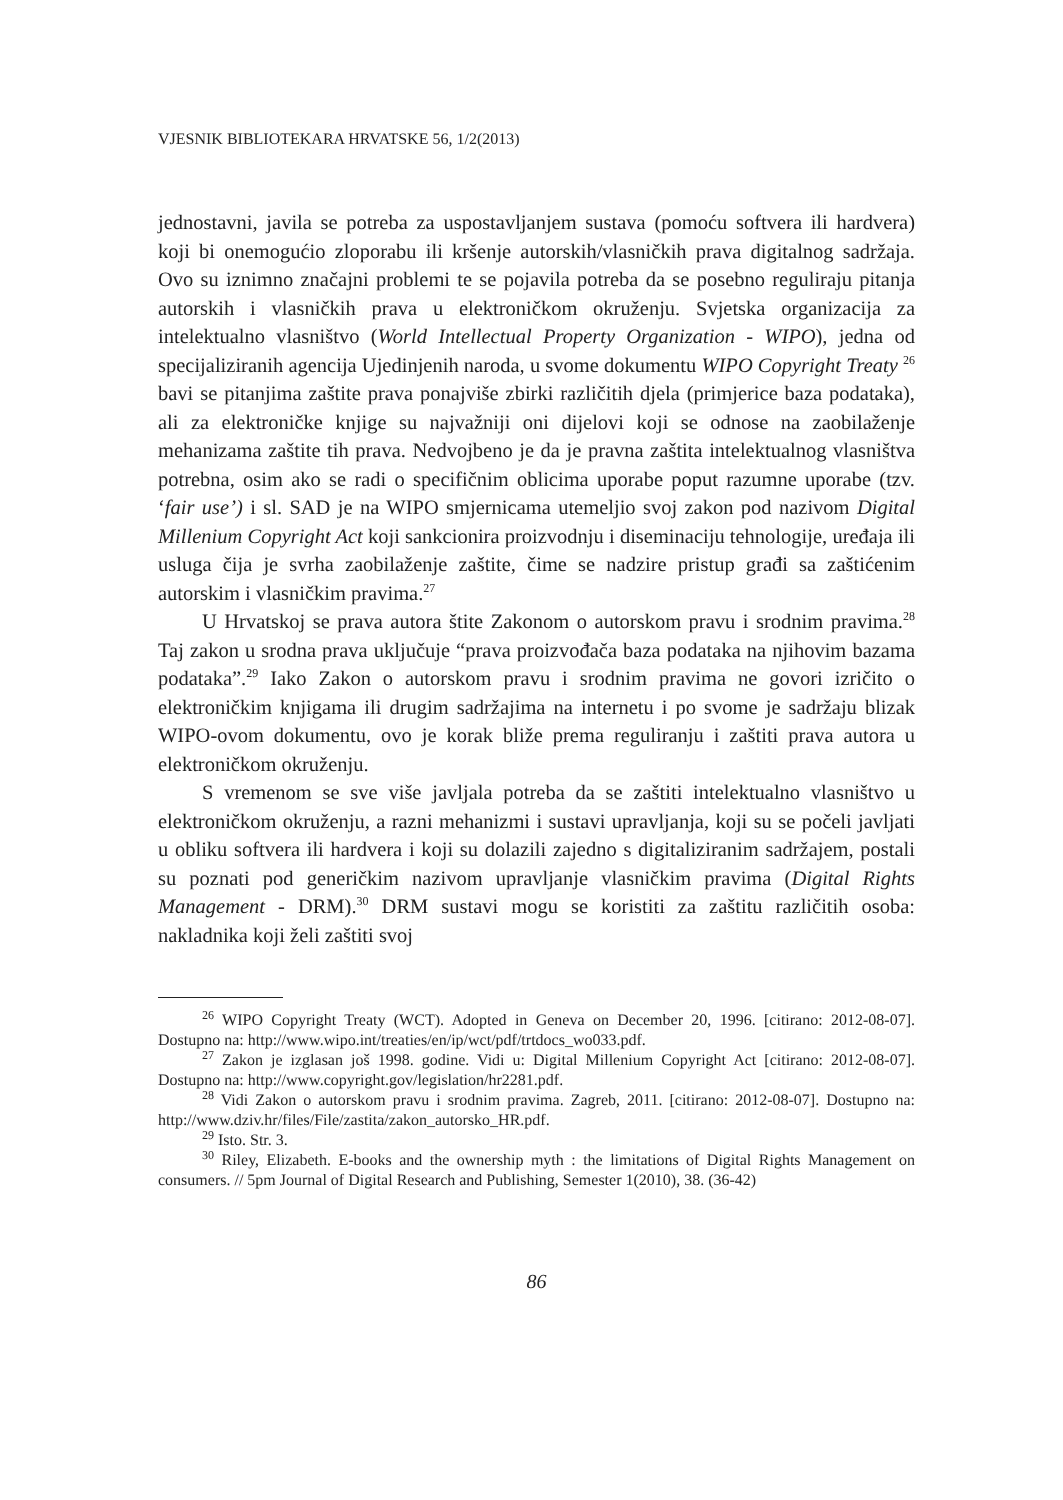VJESNIK BIBLIOTEKARA HRVATSKE 56, 1/2(2013)
jednostavni, javila se potreba za uspostavljanjem sustava (pomoću softvera ili hardvera) koji bi onemogućio zloporabu ili kršenje autorskih/vlasničkih prava digitalnog sadržaja. Ovo su iznimno značajni problemi te se pojavila potreba da se posebno reguliraju pitanja autorskih i vlasničkih prava u elektroničkom okruženju. Svjetska organizacija za intelektualno vlasništvo (World Intellectual Property Organization - WIPO), jedna od specijaliziranih agencija Ujedinjenih naroda, u svome dokumentu WIPO Copyright Treaty <sup>26</sup> bavi se pitanjima zaštite prava ponajviše zbirki različitih djela (primjerice baza podataka), ali za elektroničke knjige su najvažniji oni dijelovi koji se odnose na zaobilaženje mehanizama zaštite tih prava. Nedvojbeno je da je pravna zaštita intelektualnog vlasništva potrebna, osim ako se radi o specifičnim oblicima uporabe poput razumne uporabe (tzv. ‘fair use’) i sl. SAD je na WIPO smjernicama utemeljio svoj zakon pod nazivom Digital Millenium Copyright Act koji sankcionira proizvodnju i diseminaciju tehnologije, uređaja ili usluga čija je svrha zaobilaženje zaštite, čime se nadzire pristup građi sa zaštićenim autorskim i vlasničkim pravima.<sup>27</sup>
U Hrvatskoj se prava autora štite Zakonom o autorskom pravu i srodnim pravima.<sup>28</sup> Taj zakon u srodna prava uključuje “prava proizvođača baza podataka na njihovim bazama podataka”.<sup>29</sup> Iako Zakon o autorskom pravu i srodnim pravima ne govori izričito o elektroničkim knjigama ili drugim sadržajima na internetu i po svome je sadržaju blizak WIPO-ovom dokumentu, ovo je korak bliže prema reguliranju i zaštiti prava autora u elektroničkom okruženju.
S vremenom se sve više javljala potreba da se zaštiti intelektualno vlasništvo u elektroničkom okruženju, a razni mehanizmi i sustavi upravljanja, koji su se počeli javljati u obliku softvera ili hardvera i koji su dolazili zajedno s digitaliziranim sadržajem, postali su poznati pod generičkim nazivom upravljanje vlasničkim pravima (Digital Rights Management - DRM).<sup>30</sup> DRM sustavi mogu se koristiti za zaštitu različitih osoba: nakladnika koji želi zaštiti svoj
<sup>26</sup> WIPO Copyright Treaty (WCT). Adopted in Geneva on December 20, 1996. [citirano: 2012-08-07]. Dostupno na: http://www.wipo.int/treaties/en/ip/wct/pdf/trtdocs_wo033.pdf.
<sup>27</sup> Zakon je izglasan još 1998. godine. Vidi u: Digital Millenium Copyright Act [citirano: 2012-08-07]. Dostupno na: http://www.copyright.gov/legislation/hr2281.pdf.
<sup>28</sup> Vidi Zakon o autorskom pravu i srodnim pravima. Zagreb, 2011. [citirano: 2012-08-07]. Dostupno na: http://www.dziv.hr/files/File/zastita/zakon_autorsko_HR.pdf.
<sup>29</sup> Isto. Str. 3.
<sup>30</sup> Riley, Elizabeth. E-books and the ownership myth : the limitations of Digital Rights Management on consumers. // 5pm Journal of Digital Research and Publishing, Semester 1(2010), 38. (36-42)
86